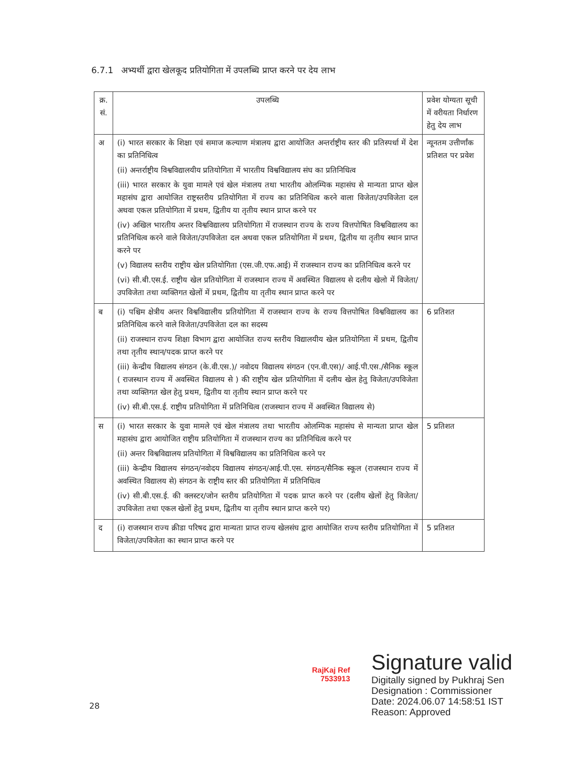6.7.1 अभ्यर्थी द्वारा खेलकूद प्रतियोगिता में उपलब्धि प्राप्त करने पर देय लाभ
| क्र. सं. | उपलब्धि | प्रवेश योग्यता सूची में वरीयता निर्धारण हेतु देय लाभ |
| --- | --- | --- |
| अ | (i) भारत सरकार के शिक्षा एवं समाज कल्याण मंत्रालय द्वारा आयोजित अन्तर्राष्ट्रीय स्तर की प्रतिस्पर्धा में देश का प्रतिनिधित्व (ii) अन्तर्राष्ट्रीय विश्वविद्यालयीय प्रतियोगिता में भारतीय विश्वविद्यालय संघ का प्रतिनिधित्व (iii) भारत सरकार के युवा मामले एवं खेल मंत्रालय तथा भारतीय ओलम्पिक महासंघ से मान्यता प्राप्त खेल महासंघ द्वारा आयोजित राष्ट्रस्तरीय प्रतियोगिता में राज्य का प्रतिनिधित्व करने वाला विजेता/उपविजेता दल अथवा एकल प्रतियोगिता में प्रथम, द्वितीय या तृतीय स्थान प्राप्त करने पर (iv) अखिल भारतीय अन्तर विश्वविद्यालय प्रतियोगिता में राजस्थान राज्य के राज्य वित्तपोषित विश्वविद्यालय का प्रतिनिधित्व करने वाले विजेता/उपविजेता दल अथवा एकल प्रतियोगिता में प्रथम, द्वितीय या तृतीय स्थान प्राप्त करने पर (v) विद्यालय स्तरीय राष्ट्रीय खेल प्रतियोगिता (एस.जी.एफ.आई) में राजस्थान राज्य का प्रतिनिधित्व करने पर (vi) सी.बी.एस.ई. राष्ट्रीय खेल प्रतियोगिता में राजस्थान राज्य में अवस्थित विद्यालय से दलीय खेलो में विजेता/उपविजेता तथा व्यक्तिगत खेलों में प्रथम, द्वितीय या तृतीय स्थान प्राप्त करने पर | न्यूनतम उत्तीर्णांक प्रतिशत पर प्रवेश |
| ब | (i) पश्चिम क्षेत्रीय अन्तर विश्वविद्यालीय प्रतियोगिता में राजस्थान राज्य के राज्य वित्तपोषित विश्वविद्यालय का प्रतिनिधित्व करने वाले विजेता/उपविजेता दल का सदस्य (ii) राजस्थान राज्य शिक्षा विभाग द्वारा आयोजित राज्य स्तरीय विद्यालयीय खेल प्रतियोगिता में प्रथम, द्वितीय तथा तृतीय स्थान/पदक प्राप्त करने पर (iii) केन्द्रीय विद्यालय संगठन (के.वी.एस.)/ नवोदय विद्यालय संगठन (एन.वी.एस)/ आई.पी.एस./सैनिक स्कूल ( राजस्थान राज्य में अवस्थित विद्यालय से ) की राष्ट्रीय खेल प्रतियोगिता में दलीय खेल हेतु विजेता/उपविजेता तथा व्यक्तिगत खेल हेतु प्रथम, द्वितीय या तृतीय स्थान प्राप्त करने पर (iv) सी.बी.एस.ई. राष्ट्रीय प्रतियोगिता में प्रतिनिधित्व (राजस्थान राज्य में अवस्थित विद्यालय से) | 6 प्रतिशत |
| स | (i) भारत सरकार के युवा मामले एवं खेल मंत्रालय तथा भारतीय ओलम्पिक महासंघ से मान्यता प्राप्त खेल महासंघ द्वारा आयोजित राष्ट्रीय प्रतियोगिता में राजस्थान राज्य का प्रतिनिधित्व करने पर (ii) अन्तर विश्वविद्यालय प्रतियोगिता में विश्वविद्यालय का प्रतिनिधित्व करने पर (iii) केन्द्रीय विद्यालय संगठन/नवोदय विद्यालय संगठन/आई.पी.एस. संगठन/सैनिक स्कूल (राजस्थान राज्य में अवस्थित विद्यालय से) संगठन के राष्ट्रीय स्तर की प्रतियोगिता में प्रतिनिधित्व (iv) सी.बी.एस.ई. की क्लस्टर/जोन स्तरीय प्रतियोगिता में पदक प्राप्त करने पर (दलीय खेलों हेतु विजेता/उपविजेता तथा एकल खेलों हेतु प्रथम, द्वितीय या तृतीय स्थान प्राप्त करने पर) | 5 प्रतिशत |
| द | (i) राजस्थान राज्य क्रीडा परिषद द्वारा मान्यता प्राप्त राज्य खेलसंघ द्वारा आयोजित राज्य स्तरीय प्रतियोगिता में विजेता/उपविजेता का स्थान प्राप्त करने पर | 5 प्रतिशत |
RajKaj Ref
7533913
Signature valid
Digitally signed by Pukhraj Sen
Designation : Commissioner
Date: 2024.06.07 14:58:51 IST
Reason: Approved
28